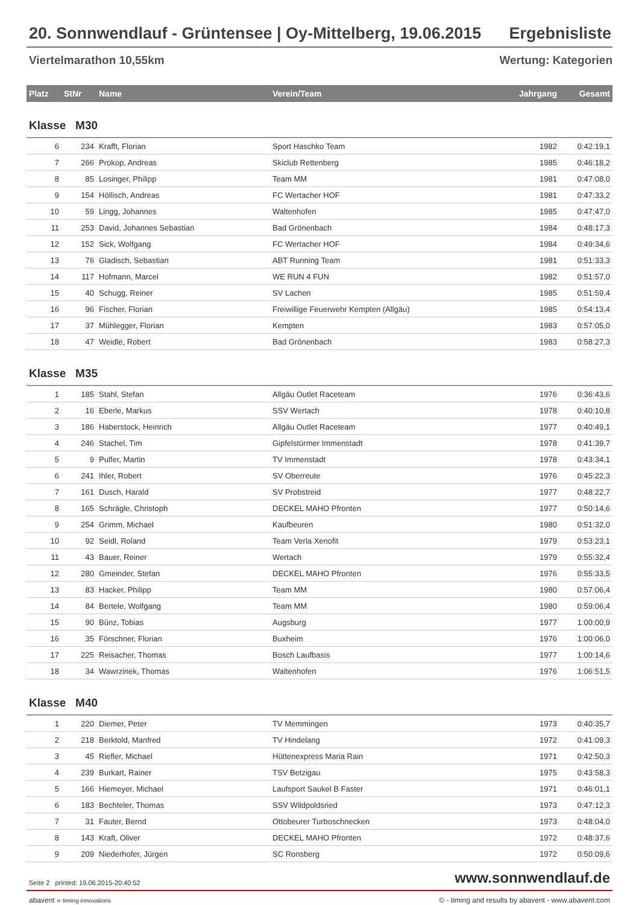20. Sonnwendlauf - Grüntensee | Oy-Mittelberg, 19.06.2015 Ergebnisliste
Viertelmarathon 10,55km Wertung: Kategorien
| Platz | StNr | Name | Verein/Team | Jahrgang | Gesamt |
| --- | --- | --- | --- | --- | --- |
| Klasse M30 | | | | | |
| 6 | 234 | Krafft, Florian | Sport Haschko Team | 1982 | 0:42:19,1 |
| 7 | 266 | Prokop, Andreas | Skiclub Rettenberg | 1985 | 0:46:18,2 |
| 8 | 85 | Losinger, Philipp | Team MM | 1981 | 0:47:08,0 |
| 9 | 154 | Höllisch, Andreas | FC Wertacher HOF | 1981 | 0:47:33,2 |
| 10 | 59 | Lingg, Johannes | Waltenhofen | 1985 | 0:47:47,0 |
| 11 | 253 | David, Johannes Sebastian | Bad Grönenbach | 1984 | 0:48:17,3 |
| 12 | 152 | Sick, Wolfgang | FC Wertacher HOF | 1984 | 0:49:34,6 |
| 13 | 76 | Gladisch, Sebastian | ABT Running Team | 1981 | 0:51:33,3 |
| 14 | 117 | Hofmann, Marcel | WE RUN 4 FUN | 1982 | 0:51:57,0 |
| 15 | 40 | Schugg, Reiner | SV Lachen | 1985 | 0:51:59,4 |
| 16 | 96 | Fischer, Florian | Freiwillige Feuerwehr Kempten (Allgäu) | 1985 | 0:54:13,4 |
| 17 | 37 | Mühlegger, Florian | Kempten | 1983 | 0:57:05,0 |
| 18 | 47 | Weidle, Robert | Bad Grönenbach | 1983 | 0:58:27,3 |
| Klasse M35 | | | | | |
| 1 | 185 | Stahl, Stefan | Allgäu Outlet Raceteam | 1976 | 0:36:43,6 |
| 2 | 16 | Eberle, Markus | SSV Wertach | 1978 | 0:40:10,8 |
| 3 | 186 | Haberstock, Heinrich | Allgäu Outlet Raceteam | 1977 | 0:40:49,1 |
| 4 | 246 | Stachel, Tim | Gipfelstürmer Immenstadt | 1978 | 0:41:39,7 |
| 5 | 9 | Pulfer, Martin | TV Immenstadt | 1978 | 0:43:34,1 |
| 6 | 241 | Ihler, Robert | SV Oberreute | 1976 | 0:45:22,3 |
| 7 | 161 | Dusch, Harald | SV Probstreid | 1977 | 0:48:22,7 |
| 8 | 165 | Schrägle, Christoph | DECKEL MAHO Pfronten | 1977 | 0:50:14,6 |
| 9 | 254 | Grimm, Michael | Kaufbeuren | 1980 | 0:51:32,0 |
| 10 | 92 | Seidl, Roland | Team Verla Xenofit | 1979 | 0:53:23,1 |
| 11 | 43 | Bauer, Reiner | Wertach | 1979 | 0:55:32,4 |
| 12 | 280 | Gmeinder, Stefan | DECKEL MAHO Pfronten | 1976 | 0:55:33,5 |
| 13 | 83 | Hacker, Philipp | Team MM | 1980 | 0:57:06,4 |
| 14 | 84 | Bertele, Wolfgang | Team MM | 1980 | 0:59:06,4 |
| 15 | 90 | Bünz, Tobias | Augsburg | 1977 | 1:00:00,9 |
| 16 | 35 | Förschner, Florian | Buxheim | 1976 | 1:00:06,0 |
| 17 | 225 | Reisacher, Thomas | Bosch Laufbasis | 1977 | 1:00:14,6 |
| 18 | 34 | Wawrzinek, Thomas | Waltenhofen | 1976 | 1:06:51,5 |
| Klasse M40 | | | | | |
| 1 | 220 | Diemer, Peter | TV Memmingen | 1973 | 0:40:35,7 |
| 2 | 218 | Berktold, Manfred | TV Hindelang | 1972 | 0:41:09,3 |
| 3 | 45 | Riefler, Michael | Hüttenexpress Maria Rain | 1971 | 0:42:50,3 |
| 4 | 239 | Burkart, Rainer | TSV Betzigau | 1975 | 0:43:58,3 |
| 5 | 166 | Hiemeyer, Michael | Laufsport Saukel B Faster | 1971 | 0:46:01,1 |
| 6 | 183 | Bechteler, Thomas | SSV Wildpoldsried | 1973 | 0:47:12,3 |
| 7 | 31 | Fauter, Bernd | Ottobeurer Turboschnecken | 1973 | 0:48:04,0 |
| 8 | 143 | Kraft, Oliver | DECKEL MAHO Pfronten | 1972 | 0:48:37,6 |
| 9 | 209 | Niederhofer, Jürgen | SC Ronsberg | 1972 | 0:50:09,6 |
Seite 2 printed: 19.06.2015-20:40:52 www.sonnwendlauf.de
abavent » timing innovations © - timing and results by abavent - www.abavent.com